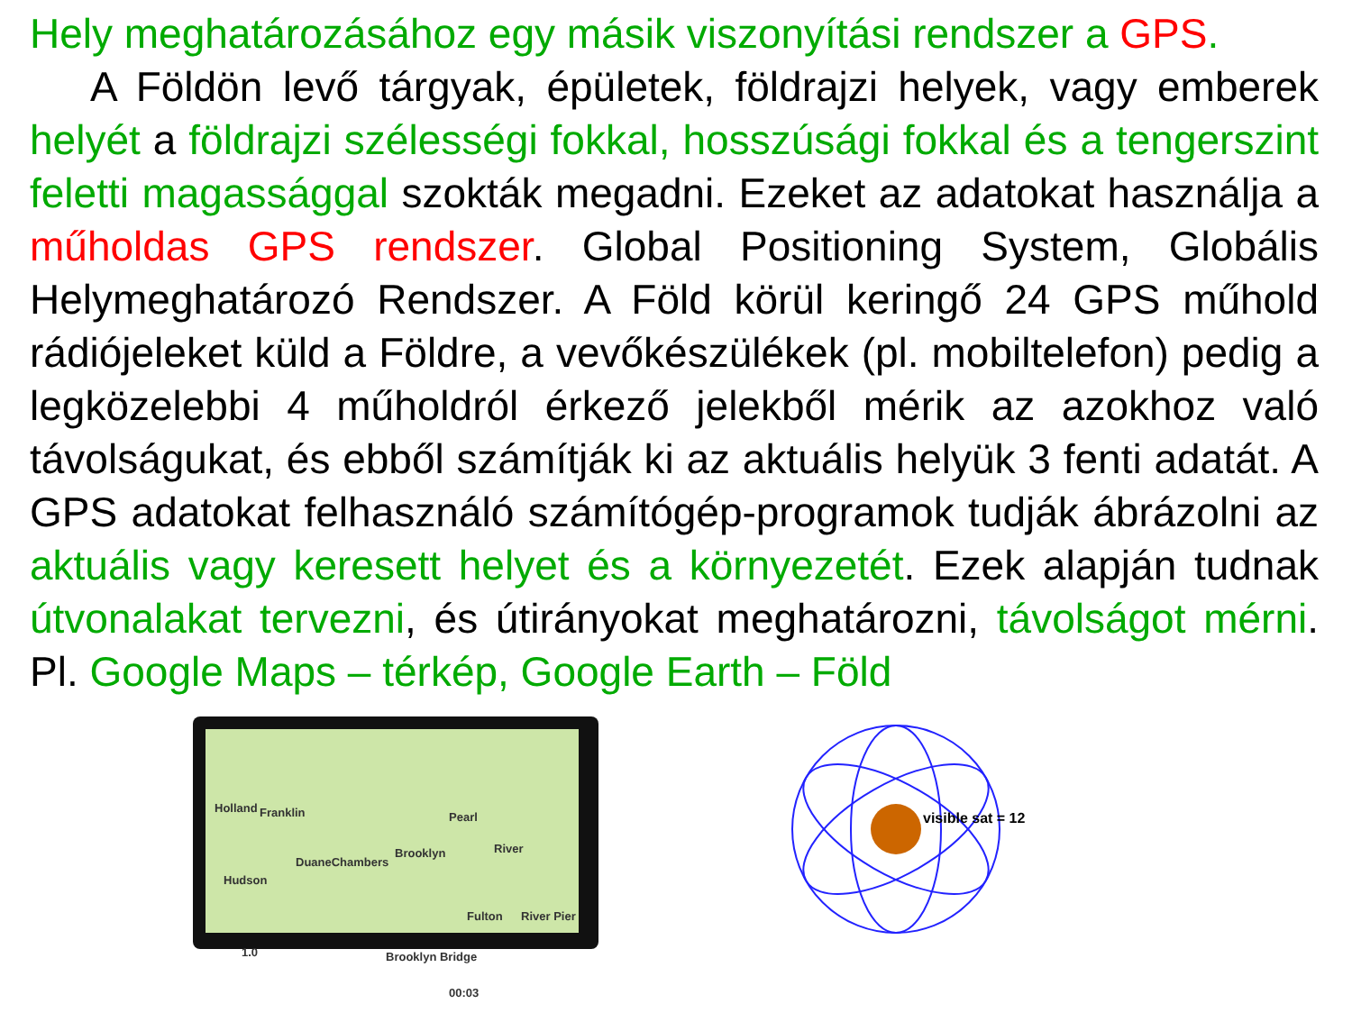Hely meghatározásához egy másik viszonyítási rendszer a GPS.
A Földön levő tárgyak, épületek, földrajzi helyek, vagy emberek helyét a földrajzi szélességi fokkal, hosszúsági fokkal és a tengerszint feletti magassággal szokták megadni. Ezeket az adatokat használja a műholdas GPS rendszer. Global Positioning System, Globális Helymeghatározó Rendszer. A Föld körül keringő 24 GPS műhold rádiójeleket küld a Földre, a vevőkészülékek (pl. mobiltelefon) pedig a legközelebbi 4 műholdról érkező jelekből mérik az azokhoz való távolságukat, és ebből számítják ki az aktuális helyük 3 fenti adatát. A GPS adatokat felhasználó számítógép-programok tudják ábrázolni az aktuális vagy keresett helyet és a környezetét. Ezek alapján tudnak útvonalakat tervezni, és útirányokat meghatározni, távolságot mérni. Pl. Google Maps – térkép, Google Earth – Föld
Holland Franklin Pearl
River
DuaneChambers
Brooklyn
Hudson
Fulton River Pier
1.0 Brooklyn Bridge
00:03
visible sat = 12